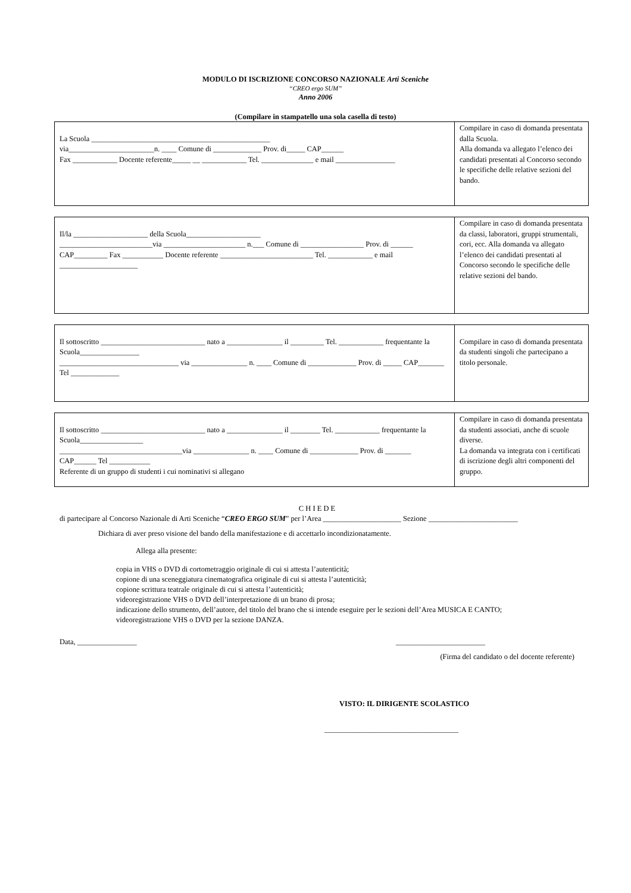MODULO DI ISCRIZIONE CONCORSO NAZIONALE Arti Sceniche
“CREO ergo SUM”
Anno 2006
(Compilare in stampatello una sola casella di testo)
| La Scuola ________________________________________________ via_______________________n. ____ Comune di _____________ Prov. di_____ CAP______ Fax ____________ Docente referente_____ __ ____________ Tel. ______________ e mail ________________ | Compilare in caso di domanda presentata dalla Scuola. Alla domanda va allegato l’elenco dei candidati presentati al Concorso secondo le specifiche delle relative sezioni del bando. |
| Il/la ____________________ della Scuola____________________ _________________________via ______________________ n.___ Comune di _________________ Prov. di ______ CAP_________ Fax ___________ Docente referente _________________________ Tel. ____________ e mail _____________________ | Compilare in caso di domanda presentata da classi, laboratori, gruppi strumentali, cori, ecc. Alla domanda va allegato l’elenco dei candidati presentati al Concorso secondo le specifiche delle relative sezioni del bando. |
| Il sottoscritto ____________________________ nato a _______________ il _________ Tel. ____________ frequentante la Scuola________________ ________________________________ via _______________ n. ____ Comune di _____________ Prov. di _____ CAP_______ Tel _____________ | Compilare in caso di domanda presentata da studenti singoli che partecipano a titolo personale. |
| Il sottoscritto ____________________________ nato a _______________ il ________ Tel. ____________ frequentante la Scuola_________________ _________________________________via _______________ n. ____ Comune di _____________ Prov. di _______ CAP______ Tel ___________ Referente di un gruppo di studenti i cui nominativi si allegano | Compilare in caso di domanda presentata da studenti associati, anche di scuole diverse. La domanda va integrata con i certificati di iscrizione degli altri componenti del gruppo. |
C H I E D E
di partecipare al Concorso Nazionale di Arti Sceniche “CREO ERGO SUM” per l’Area _____________________ Sezione ________________________
Dichiara di aver preso visione del bando della manifestazione e di accettarlo incondizionatamente.
Allega alla presente:
copia in VHS o DVD di cortometraggio originale di cui si attesta l’autenticità;
copione di una sceneggiatura cinematografica originale di cui si attesta l’autenticità;
copione scrittura teatrale originale di cui si attesta l’autenticità;
videoregistrazione VHS o DVD dell’interpretazione di un brano di prosa;
indicazione dello strumento, dell’autore, del titolo del brano che si intende eseguire per le sezioni dell’Area MUSICA E CANTO;
videoregistrazione VHS o DVD per la sezione DANZA.
Data, ________________ ________________________
(Firma del candidato o del docente referente)
VISTO: IL DIRIGENTE SCOLASTICO
____________________________________